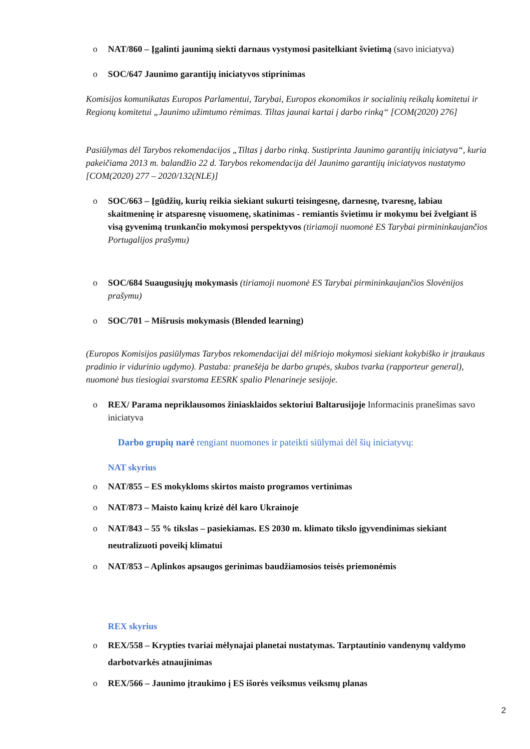o NAT/860 – Įgalinti jaunimą siekti darnaus vystymosi pasitelkiant švietimą (savo iniciatyva)
o SOC/647 Jaunimo garantijų iniciatyvos stiprinimas
Komisijos komunikatas Europos Parlamentui, Tarybai, Europos ekonomikos ir socialinių reikalų komitetui ir Regionų komitetui „Jaunimo užimtumo rėmimas. Tiltas jaunai kartai į darbo rinką“ [COM(2020) 276]
Pasiūlymas dėl Tarybos rekomendacijos „Tiltas į darbo rinką. Sustiprinta Jaunimo garantijų iniciatyva“, kuria pakeičiama 2013 m. balandžio 22 d. Tarybos rekomendacija dėl Jaunimo garantijų iniciatyvos nustatymo [COM(2020) 277 – 2020/132(NLE)]
o SOC/663 – Įgūdžių, kurių reikia siekiant sukurti teisingesnę, darnesnę, tvaresnę, labiau skaitmeninę ir atsparesnę visuomenę, skatinimas - remiantis švietimu ir mokymu bei žvelgiant iš visą gyvenimą trunkančio mokymosi perspektyvos (tiriamoji nuomonė ES Tarybai pirmininkaujančios Portugalijos prašymu)
o SOC/684 Suaugusiųjų mokymasis (tiriamoji nuomonė ES Tarybai pirmininkaujančios Slovėnijos prašymu)
o SOC/701 – Mišrusis mokymasis (Blended learning)
(Europos Komisijos pasiūlymas Tarybos rekomendacijai dėl mišriojo mokymosi siekiant kokybiško ir įtraukaus pradinio ir vidurinio ugdymo). Pastaba: pranešėja be darbo grupės, skubos tvarka (rapporteur general), nuomonė bus tiesiogiai svarstoma EESRK spalio Plenarineje sesijoje.
o REX/ Parama nepriklausomos žiniasklaidos sektoriui Baltarusijoje Informacinis pranešimas savo iniciatyva
Darbo grupių narė rengiant nuomones ir pateikti siūlymai dėl šių iniciatyvų:
NAT skyrius
o NAT/855 – ES mokykloms skirtos maisto programos vertinimas
o NAT/873 – Maisto kainų krizė dėl karo Ukrainoje
o NAT/843 – 55 % tikslas – pasiekiamas. ES 2030 m. klimato tikslo įgyvendinimas siekiant neutralizuoti poveikį klimatui
o NAT/853 – Aplinkos apsaugos gerinimas baudžiamosios teisės priemonėmis
REX skyrius
o REX/558 – Krypties tvariai mėlynajai planetai nustatymas. Tarptautinio vandenynų valdymo darbotvarkės atnaujinimas
o REX/566 – Jaunimo įtraukimo į ES išorės veiksmus veiksmų planas
2